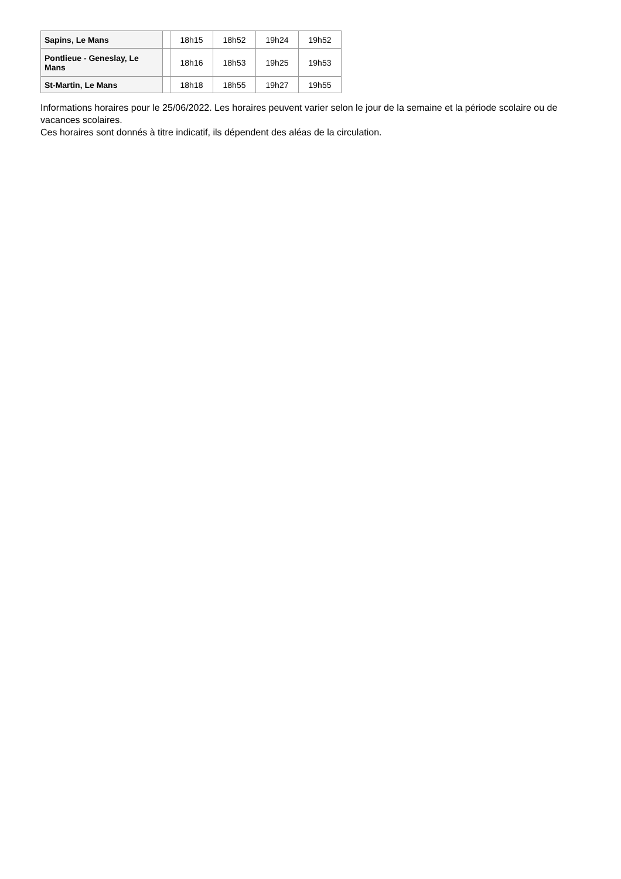| Sapins, Le Mans | | 18h15 | 18h52 | 19h24 | 19h52 |
| Pontlieue - Geneslay, Le Mans | | 18h16 | 18h53 | 19h25 | 19h53 |
| St-Martin, Le Mans | | 18h18 | 18h55 | 19h27 | 19h55 |
Informations horaires pour le 25/06/2022. Les horaires peuvent varier selon le jour de la semaine et la période scolaire ou de vacances scolaires.
Ces horaires sont donnés à titre indicatif, ils dépendent des aléas de la circulation.